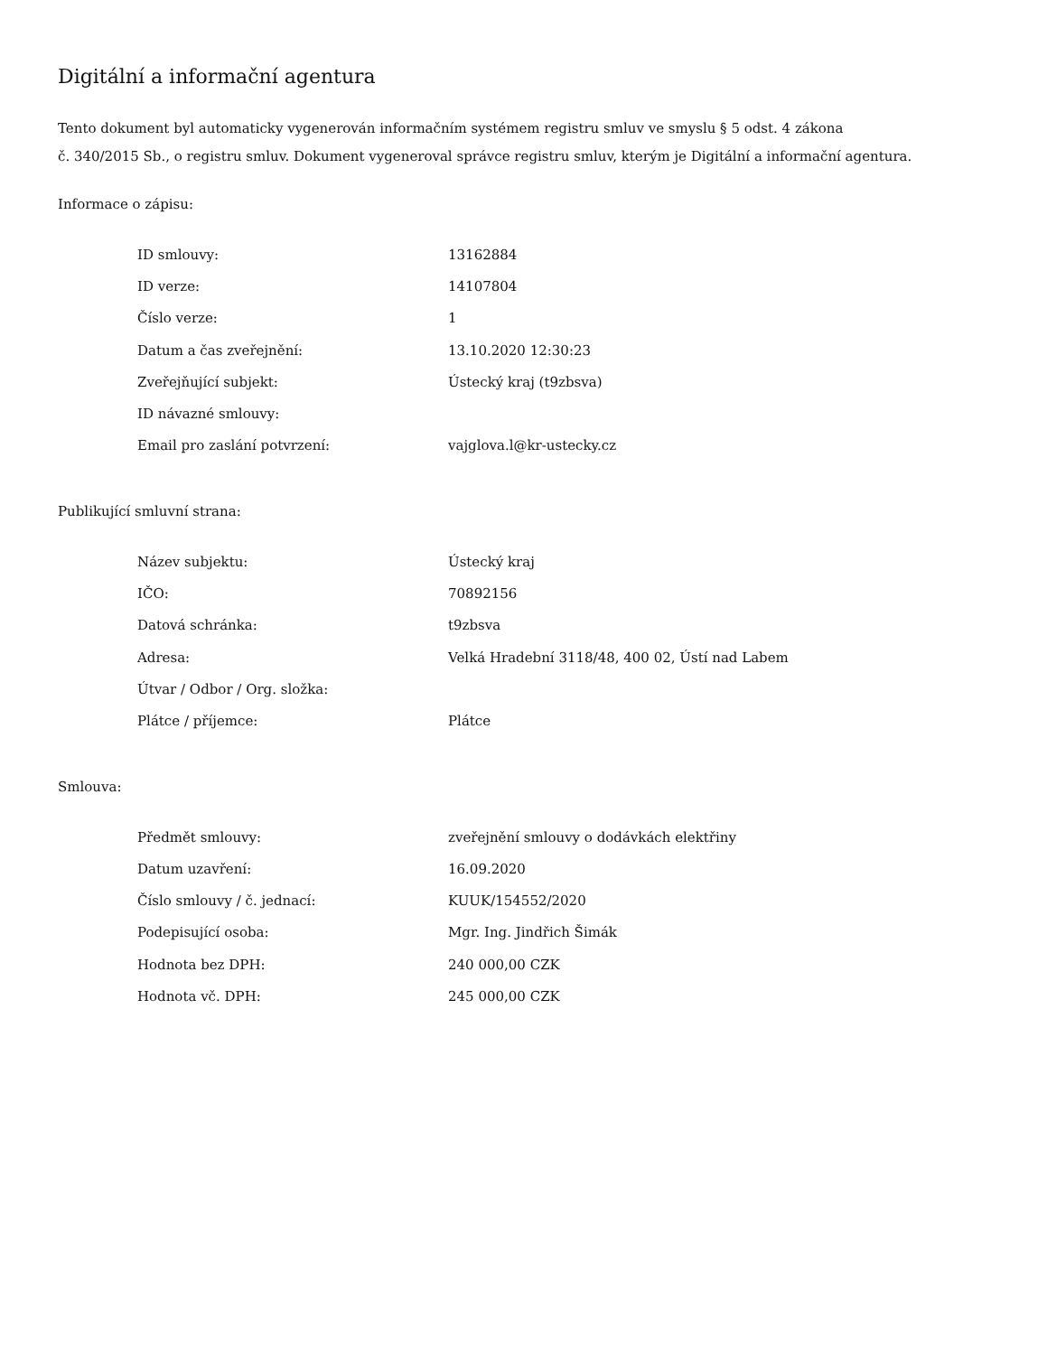Digitální a informační agentura
Tento dokument byl automaticky vygenerován informačním systémem registru smluv ve smyslu § 5 odst. 4 zákona
č. 340/2015 Sb., o registru smluv. Dokument vygeneroval správce registru smluv, kterým je Digitální a informační agentura.
Informace o zápisu:
| ID smlouvy: | 13162884 |
| ID verze: | 14107804 |
| Číslo verze: | 1 |
| Datum a čas zveřejnění: | 13.10.2020 12:30:23 |
| Zveřejňující subjekt: | Ústecký kraj (t9zbsva) |
| ID návazné smlouvy: | |
| Email pro zaslání potvrzení: | vajglova.l@kr-ustecky.cz |
Publikující smluvní strana:
| Název subjektu: | Ústecký kraj |
| IČO: | 70892156 |
| Datová schránka: | t9zbsva |
| Adresa: | Velká Hradební 3118/48, 400 02, Ústí nad Labem |
| Útvar / Odbor / Org. složka: | |
| Plátce / příjemce: | Plátce |
Smlouva:
| Předmět smlouvy: | zveřejnění smlouvy o dodávkách elektřiny |
| Datum uzavření: | 16.09.2020 |
| Číslo smlouvy / č. jednací: | KUUK/154552/2020 |
| Podepisující osoba: | Mgr. Ing. Jindřich Šimák |
| Hodnota bez DPH: | 240 000,00 CZK |
| Hodnota vč. DPH: | 245 000,00 CZK |